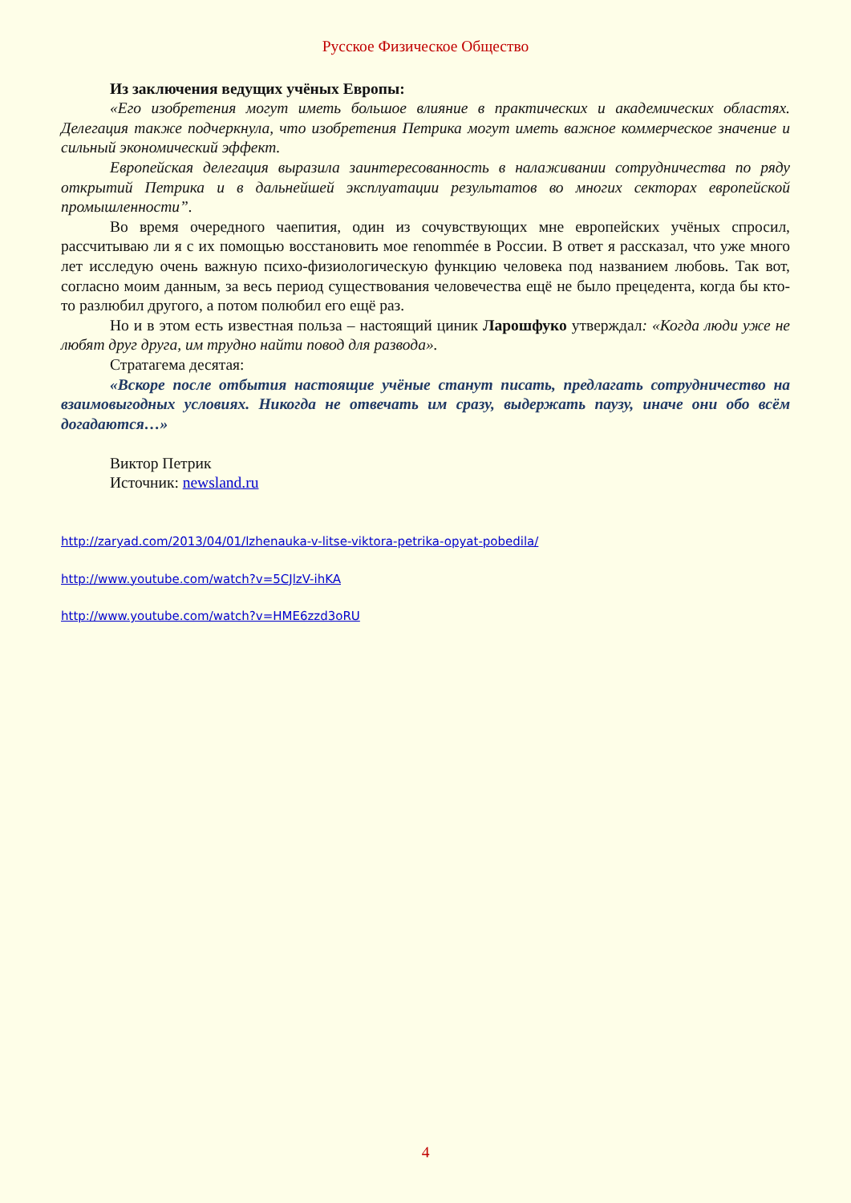Русское Физическое Общество
Из заключения ведущих учёных Европы:
«Его изобретения могут иметь большое влияние в практических и академических областях. Делегация также подчеркнула, что изобретения Петрика могут иметь важное коммерческое значение и сильный экономический эффект.
Европейская делегация выразила заинтересованность в налаживании сотрудничества по ряду открытий Петрика и в дальнейшей эксплуатации результатов во многих секторах европейской промышленности”.
Во время очередного чаепития, один из сочувствующих мне европейских учёных спросил, рассчитываю ли я с их помощью восстановить мое renommée в России. В ответ я рассказал, что уже много лет исследую очень важную психо-физиологическую функцию человека под названием любовь. Так вот, согласно моим данным, за весь период существования человечества ещё не было прецедента, когда бы кто-то разлюбил другого, а потом полюбил его ещё раз.
Но и в этом есть известная польза – настоящий циник Ларошфуко утверждал: «Когда люди уже не любят друг друга, им трудно найти повод для развода».
Стратагема десятая:
«Вскоре после отбытия настоящие учёные станут писать, предлагать сотрудничество на взаимовыгодных условиях. Никогда не отвечать им сразу, выдержать паузу, иначе они обо всём догадаются…»
Виктор Петрик
Источник: newsland.ru
http://zaryad.com/2013/04/01/lzhenauka-v-litse-viktora-petrika-opyat-pobedila/
http://www.youtube.com/watch?v=5CJlzV-ihKA
http://www.youtube.com/watch?v=HME6zzd3oRU
4